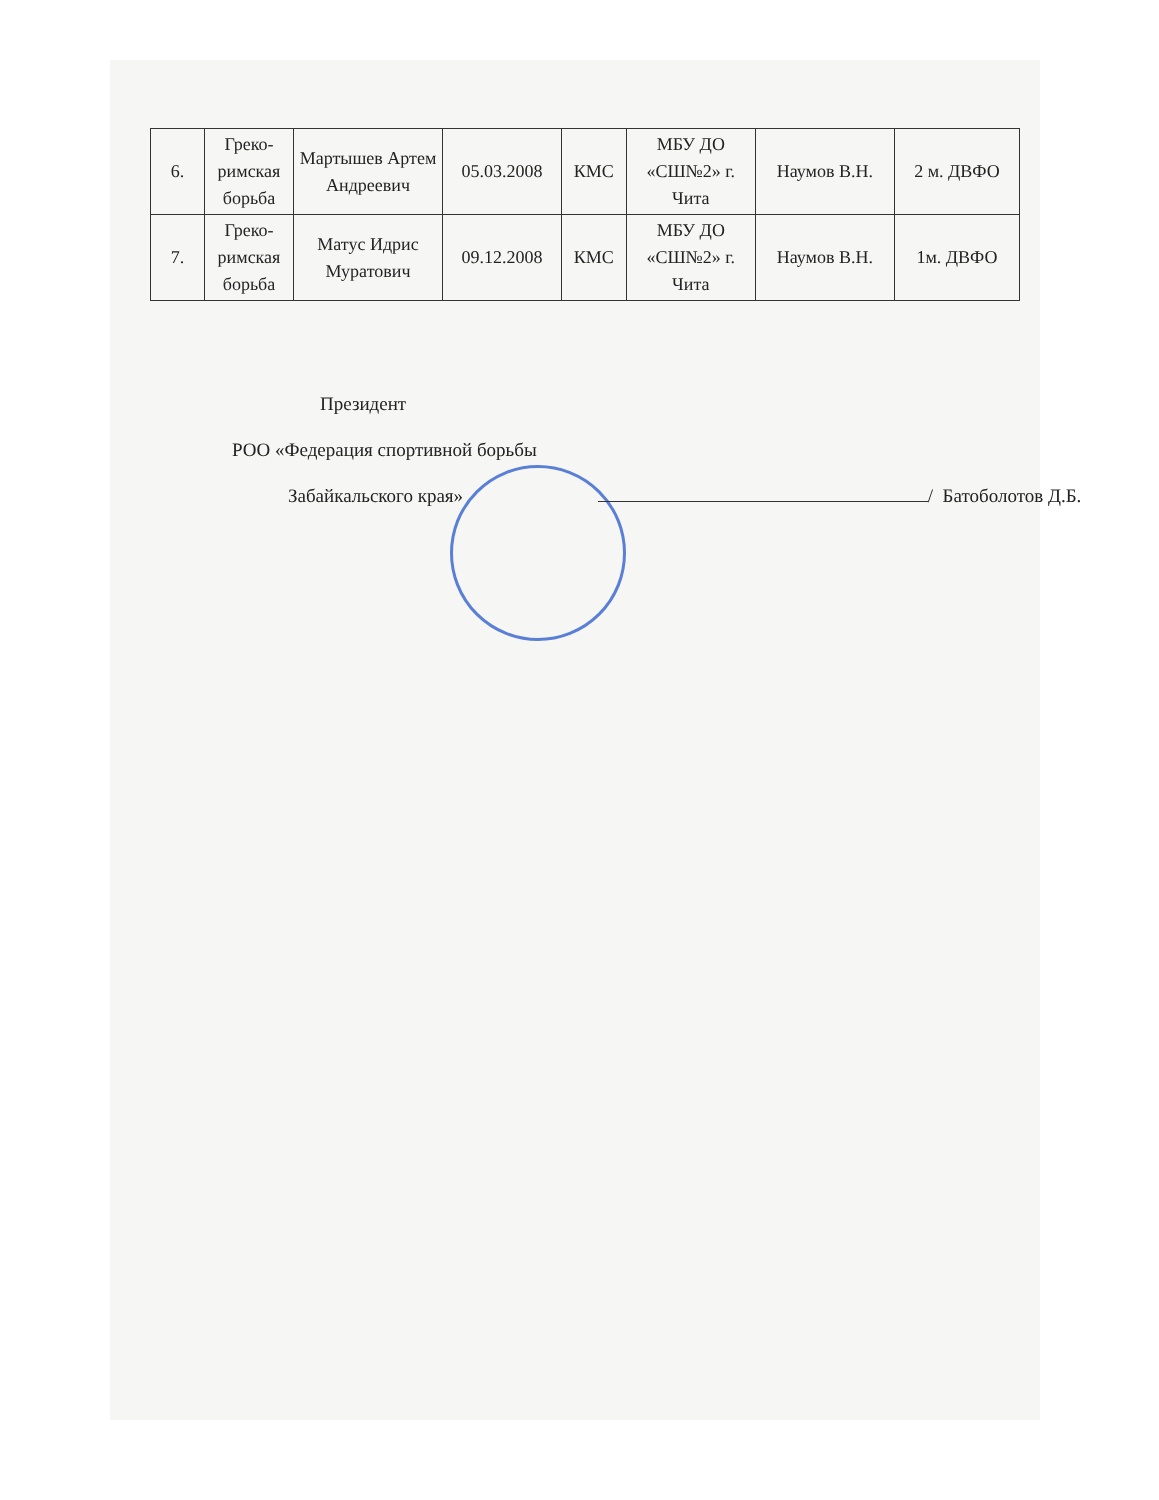| 6. | Греко-римская борьба | Мартышев Артем Андреевич | 05.03.2008 | КМС | МБУ ДО «СШ№2» г. Чита | Наумов В.Н. | 2 м. ДВФО |
| 7. | Греко-римская борьба | Матус Идрис Муратович | 09.12.2008 | КМС | МБУ ДО «СШ№2» г. Чита | Наумов В.Н. | 1м. ДВФО |
Президент
РОО «Федерация спортивной борьбы
Забайкальского края» / Батоболотов Д.Б.